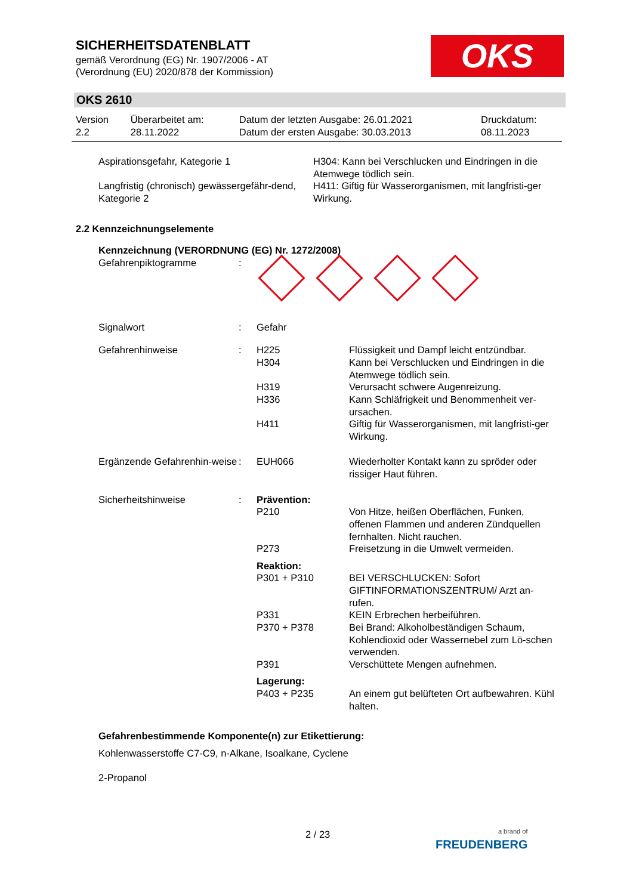SICHERHEITSDATENBLATT
gemäß Verordnung (EG) Nr. 1907/2006 - AT
(Verordnung (EU) 2020/878 der Kommission)
OKS
OKS 2610
| Version 2.2 | Überarbeitet am: 28.11.2022 | Datum der letzten Ausgabe: 26.01.2021 Datum der ersten Ausgabe: 30.03.2013 | Druckdatum: 08.11.2023 |
| Aspirationsgefahr, Kategorie 1 | H304: Kann bei Verschlucken und Eindringen in die Atemwege tödlich sein. |
| Langfristig (chronisch) gewässergefähr-dend, Kategorie 2 | H411: Giftig für Wasserorganismen, mit langfristi-ger Wirkung. |
2.2 Kennzeichnungselemente
Kennzeichnung (VERORDNUNG (EG) Nr. 1272/2008)
| Gefahrenpiktogramme | : | | |
| Signalwort | : | Gefahr | |
| Gefahrenhinweise | : | H225 H304 H319 H336 H411 | Flüssigkeit und Dampf leicht entzündbar. Kann bei Verschlucken und Eindringen in die Atemwege tödlich sein. Verursacht schwere Augenreizung. Kann Schläfrigkeit und Benommenheit ver-ursachen. Giftig für Wasserorganismen, mit langfristi-ger Wirkung. |
| Ergänzende Gefahrenhin-weise | : | EUH066 | Wiederholter Kontakt kann zu spröder oder rissiger Haut führen. |
| Sicherheitshinweise | : | Prävention: | |
| | | P210 P273 | Von Hitze, heißen Oberflächen, Funken, offenen Flammen und anderen Zündquellen fernhalten. Nicht rauchen. Freisetzung in die Umwelt vermeiden. |
| | | Reaktion: | |
| | | P301 + P310 P331 P370 + P378 P391 | BEI VERSCHLUCKEN: Sofort GIFTINFORMATIONSZENTRUM/ Arzt an-rufen. KEIN Erbrechen herbeiführen. Bei Brand: Alkoholbeständigen Schaum, Kohlendioxid oder Wassernebel zum Lö-schen verwenden. Verschüttete Mengen aufnehmen. |
| | | Lagerung: | |
| | | P403 + P235 | An einem gut belüfteten Ort aufbewahren. Kühl halten. |
Gefahrenbestimmende Komponente(n) zur Etikettierung:
Kohlenwasserstoffe C7-C9, n-Alkane, Isoalkane, Cyclene
2-Propanol
2 / 23
a brand of
FREUDENBERG